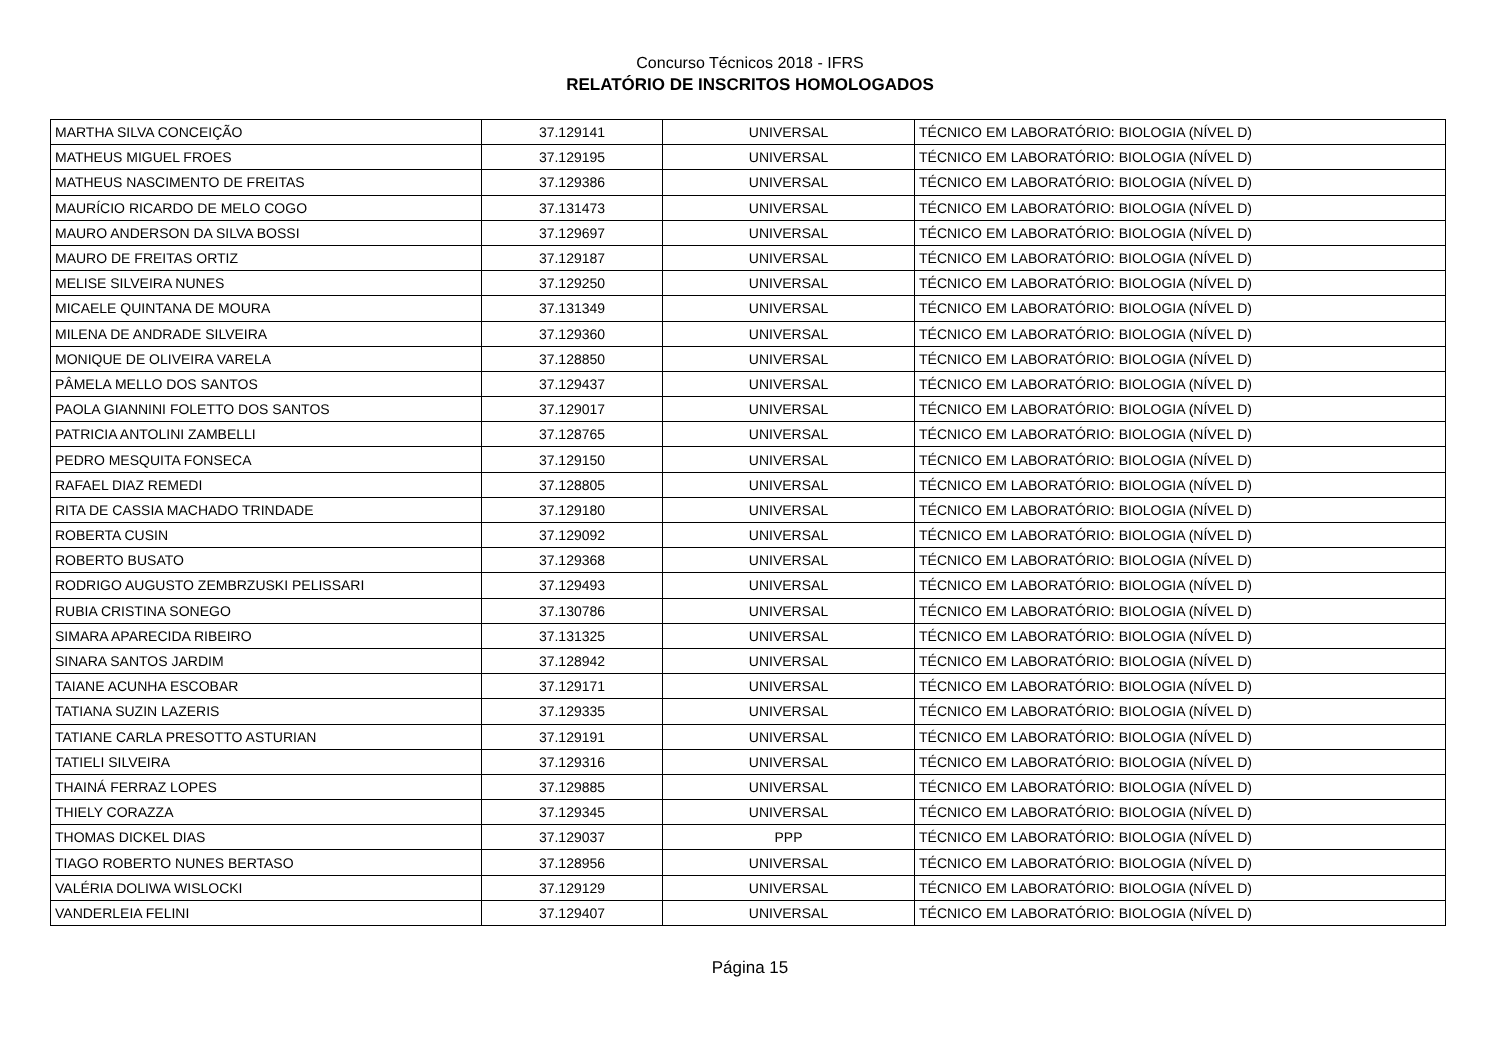Concurso Técnicos 2018 - IFRS
RELATÓRIO DE INSCRITOS HOMOLOGADOS
| MARTHA SILVA CONCEIÇÃO | 37.129141 | UNIVERSAL | TÉCNICO EM LABORATÓRIO: BIOLOGIA (NÍVEL D) |
| MATHEUS MIGUEL FROES | 37.129195 | UNIVERSAL | TÉCNICO EM LABORATÓRIO: BIOLOGIA (NÍVEL D) |
| MATHEUS NASCIMENTO DE FREITAS | 37.129386 | UNIVERSAL | TÉCNICO EM LABORATÓRIO: BIOLOGIA (NÍVEL D) |
| MAURÍCIO RICARDO DE MELO COGO | 37.131473 | UNIVERSAL | TÉCNICO EM LABORATÓRIO: BIOLOGIA (NÍVEL D) |
| MAURO ANDERSON DA SILVA BOSSI | 37.129697 | UNIVERSAL | TÉCNICO EM LABORATÓRIO: BIOLOGIA (NÍVEL D) |
| MAURO DE FREITAS ORTIZ | 37.129187 | UNIVERSAL | TÉCNICO EM LABORATÓRIO: BIOLOGIA (NÍVEL D) |
| MELISE SILVEIRA NUNES | 37.129250 | UNIVERSAL | TÉCNICO EM LABORATÓRIO: BIOLOGIA (NÍVEL D) |
| MICAELE QUINTANA DE MOURA | 37.131349 | UNIVERSAL | TÉCNICO EM LABORATÓRIO: BIOLOGIA (NÍVEL D) |
| MILENA DE ANDRADE SILVEIRA | 37.129360 | UNIVERSAL | TÉCNICO EM LABORATÓRIO: BIOLOGIA (NÍVEL D) |
| MONIQUE DE OLIVEIRA VARELA | 37.128850 | UNIVERSAL | TÉCNICO EM LABORATÓRIO: BIOLOGIA (NÍVEL D) |
| PÂMELA MELLO DOS SANTOS | 37.129437 | UNIVERSAL | TÉCNICO EM LABORATÓRIO: BIOLOGIA (NÍVEL D) |
| PAOLA GIANNINI FOLETTO DOS SANTOS | 37.129017 | UNIVERSAL | TÉCNICO EM LABORATÓRIO: BIOLOGIA (NÍVEL D) |
| PATRICIA ANTOLINI ZAMBELLI | 37.128765 | UNIVERSAL | TÉCNICO EM LABORATÓRIO: BIOLOGIA (NÍVEL D) |
| PEDRO MESQUITA FONSECA | 37.129150 | UNIVERSAL | TÉCNICO EM LABORATÓRIO: BIOLOGIA (NÍVEL D) |
| RAFAEL DIAZ REMEDI | 37.128805 | UNIVERSAL | TÉCNICO EM LABORATÓRIO: BIOLOGIA (NÍVEL D) |
| RITA DE CASSIA MACHADO TRINDADE | 37.129180 | UNIVERSAL | TÉCNICO EM LABORATÓRIO: BIOLOGIA (NÍVEL D) |
| ROBERTA CUSIN | 37.129092 | UNIVERSAL | TÉCNICO EM LABORATÓRIO: BIOLOGIA (NÍVEL D) |
| ROBERTO BUSATO | 37.129368 | UNIVERSAL | TÉCNICO EM LABORATÓRIO: BIOLOGIA (NÍVEL D) |
| RODRIGO AUGUSTO ZEMBRZUSKI PELISSARI | 37.129493 | UNIVERSAL | TÉCNICO EM LABORATÓRIO: BIOLOGIA (NÍVEL D) |
| RUBIA CRISTINA SONEGO | 37.130786 | UNIVERSAL | TÉCNICO EM LABORATÓRIO: BIOLOGIA (NÍVEL D) |
| SIMARA APARECIDA RIBEIRO | 37.131325 | UNIVERSAL | TÉCNICO EM LABORATÓRIO: BIOLOGIA (NÍVEL D) |
| SINARA SANTOS JARDIM | 37.128942 | UNIVERSAL | TÉCNICO EM LABORATÓRIO: BIOLOGIA (NÍVEL D) |
| TAIANE ACUNHA ESCOBAR | 37.129171 | UNIVERSAL | TÉCNICO EM LABORATÓRIO: BIOLOGIA (NÍVEL D) |
| TATIANA SUZIN LAZERIS | 37.129335 | UNIVERSAL | TÉCNICO EM LABORATÓRIO: BIOLOGIA (NÍVEL D) |
| TATIANE CARLA PRESOTTO ASTURIAN | 37.129191 | UNIVERSAL | TÉCNICO EM LABORATÓRIO: BIOLOGIA (NÍVEL D) |
| TATIELI SILVEIRA | 37.129316 | UNIVERSAL | TÉCNICO EM LABORATÓRIO: BIOLOGIA (NÍVEL D) |
| THAINÁ FERRAZ LOPES | 37.129885 | UNIVERSAL | TÉCNICO EM LABORATÓRIO: BIOLOGIA (NÍVEL D) |
| THIELY CORAZZA | 37.129345 | UNIVERSAL | TÉCNICO EM LABORATÓRIO: BIOLOGIA (NÍVEL D) |
| THOMAS DICKEL DIAS | 37.129037 | PPP | TÉCNICO EM LABORATÓRIO: BIOLOGIA (NÍVEL D) |
| TIAGO ROBERTO NUNES BERTASO | 37.128956 | UNIVERSAL | TÉCNICO EM LABORATÓRIO: BIOLOGIA (NÍVEL D) |
| VALÉRIA DOLIWA WISLOCKI | 37.129129 | UNIVERSAL | TÉCNICO EM LABORATÓRIO: BIOLOGIA (NÍVEL D) |
| VANDERLEIA FELINI | 37.129407 | UNIVERSAL | TÉCNICO EM LABORATÓRIO: BIOLOGIA (NÍVEL D) |
Página 15